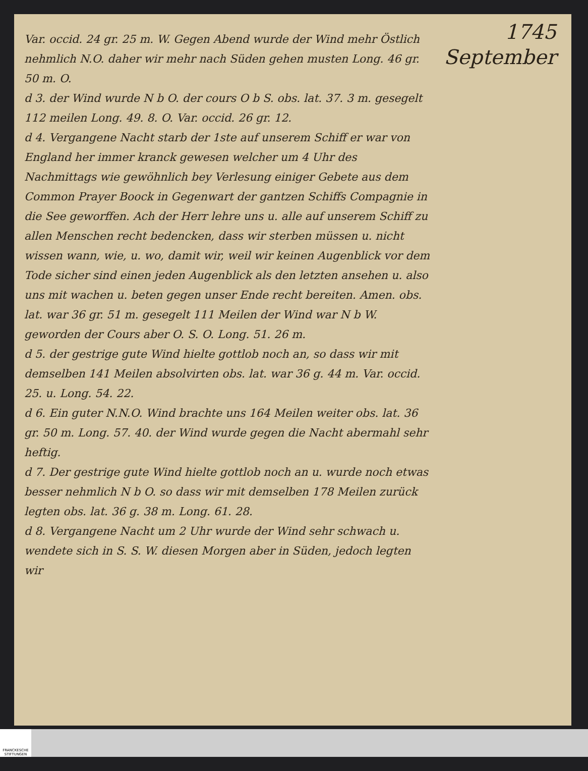1745
September
Var. occid. 24 gr. 25 m. W. Gegen Abend wurde der Wind mehr Östlich nehmlich N.O. daher wir mehr nach Süden gehen musten Long. 46 gr. 50 m. O.
d 3. der Wind wurde N b O. der cours O b S. obs. lat. 37. 3 m. gesegelt 112 meilen Long. 49. 8. O. Var. occid. 26 gr. 12.
d 4. Vergangene Nacht starb der 1ste auf unserem Schiff er war von England her immer kranck gewesen welcher um 4 Uhr des Nachmittags wie gewöhnlich bey Verlesung einiger Gebete aus dem Common Prayer Boock in Gegenwart der gantzen Schiffs Compagnie in die See geworffen. Ach der Herr lehre uns u. alle auf unserem Schiff zu allen Menschen recht bedencken, dass wir sterben müssen u. nicht wissen wann, wie, u. wo, damit wir, weil wir keinen Augenblick vor dem Tode sicher sind einen jeden Augenblick als den letzten ansehen u. also uns mit wachen u. beten gegen unser Ende recht bereiten. Amen. obs. lat. war 36 gr. 51 m. gesegelt 111 Meilen der Wind war N b W. geworden der Cours aber O. S. O. Long. 51. 26 m.
d 5. der gestrige gute Wind hielte gottlob noch an, so dass wir mit demselben 141 Meilen absolvirten obs. lat. war 36 g. 44 m. Var. occid. 25. u. Long. 54. 22.
d 6. Ein guter N.N.O. Wind brachte uns 164 Meilen weiter obs. lat. 36 gr. 50 m. Long. 57. 40. der Wind wurde gegen die Nacht abermahl sehr heftig.
d 7. Der gestrige gute Wind hielte gottlob noch an u. wurde noch etwas besser nehmlich N b O. so dass wir mit demselben 178 Meilen zurück legten obs. lat. 36 g. 38 m. Long. 61. 28.
d 8. Vergangene Nacht um 2 Uhr wurde der Wind sehr schwach u. wendete sich in S. S. W. diesen Morgen aber in Süden, jedoch legten wir
FRANCKESCHE STIFTUNGEN